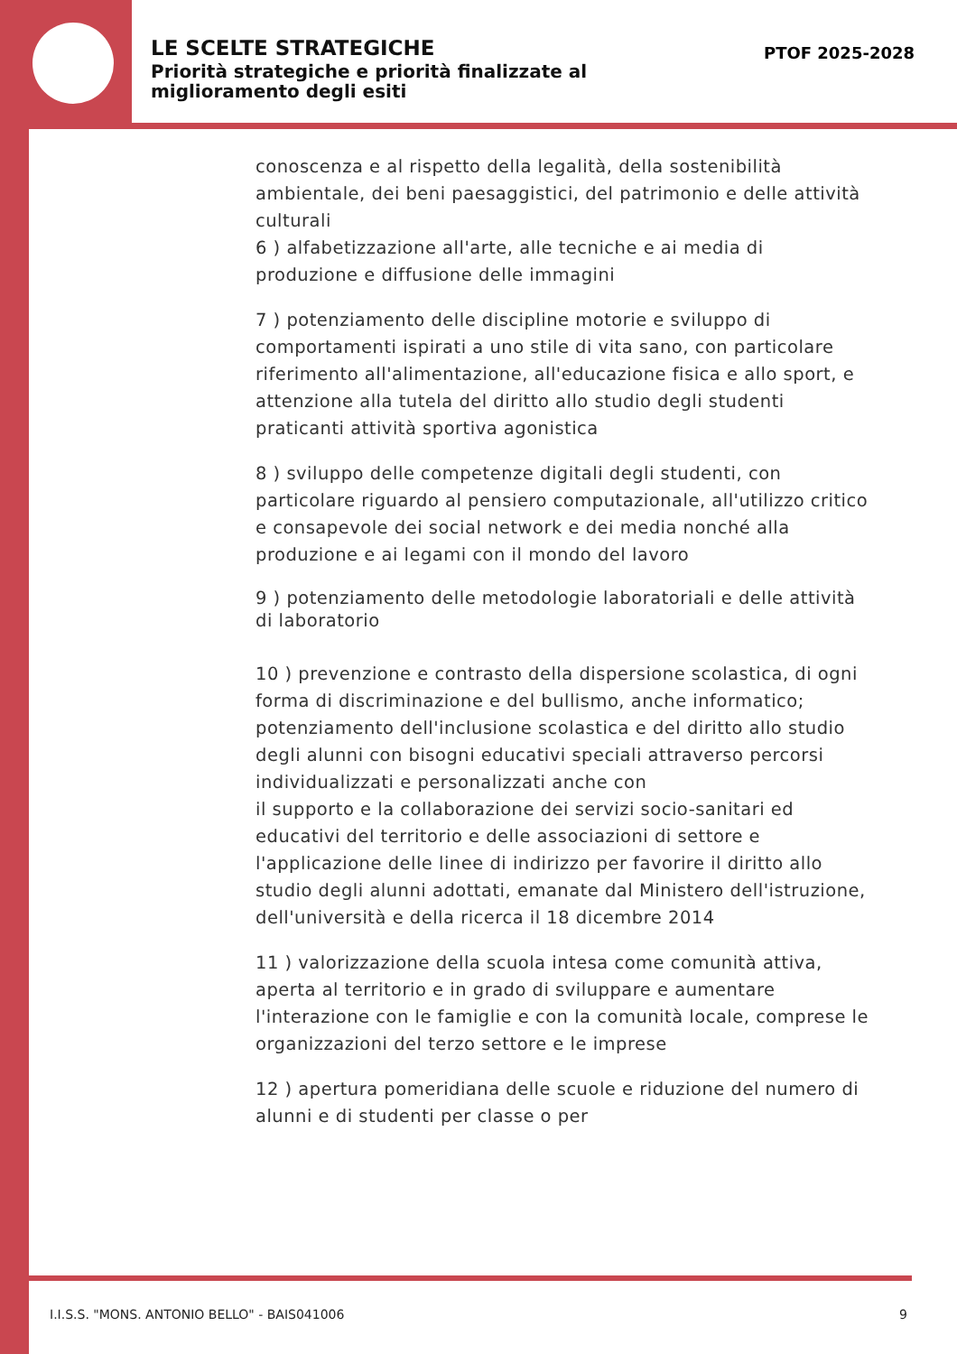LE SCELTE STRATEGICHE
Priorità strategiche e priorità finalizzate al
miglioramento degli esiti
PTOF 2025-2028
conoscenza e al rispetto della legalità, della sostenibilità ambientale, dei beni paesaggistici, del patrimonio e delle attività culturali
6 ) alfabetizzazione all'arte, alle tecniche e ai media di produzione e diffusione delle immagini
7 ) potenziamento delle discipline motorie e sviluppo di comportamenti ispirati a uno stile di vita sano, con particolare riferimento all'alimentazione, all'educazione fisica e allo sport, e attenzione alla tutela del diritto allo studio degli studenti praticanti attività sportiva agonistica
8 ) sviluppo delle competenze digitali degli studenti, con particolare riguardo al pensiero computazionale, all'utilizzo critico e consapevole dei social network e dei media nonché alla produzione e ai legami con il mondo del lavoro
9 ) potenziamento delle metodologie laboratoriali e delle attività di laboratorio
10 ) prevenzione e contrasto della dispersione scolastica, di ogni forma di discriminazione e del bullismo, anche informatico; potenziamento dell'inclusione scolastica e del diritto allo studio degli alunni con bisogni educativi speciali attraverso percorsi individualizzati e personalizzati anche con
il supporto e la collaborazione dei servizi socio-sanitari ed educativi del territorio e delle associazioni di settore e l'applicazione delle linee di indirizzo per favorire il diritto allo studio degli alunni adottati, emanate dal Ministero dell'istruzione, dell'università e della ricerca il 18 dicembre 2014
11 ) valorizzazione della scuola intesa come comunità attiva, aperta al territorio e in grado di sviluppare e aumentare l'interazione con le famiglie e con la comunità locale, comprese le organizzazioni del terzo settore e le imprese
12 ) apertura pomeridiana delle scuole e riduzione del numero di alunni e di studenti per classe o per
I.I.S.S. "MONS. ANTONIO BELLO" - BAIS041006 9